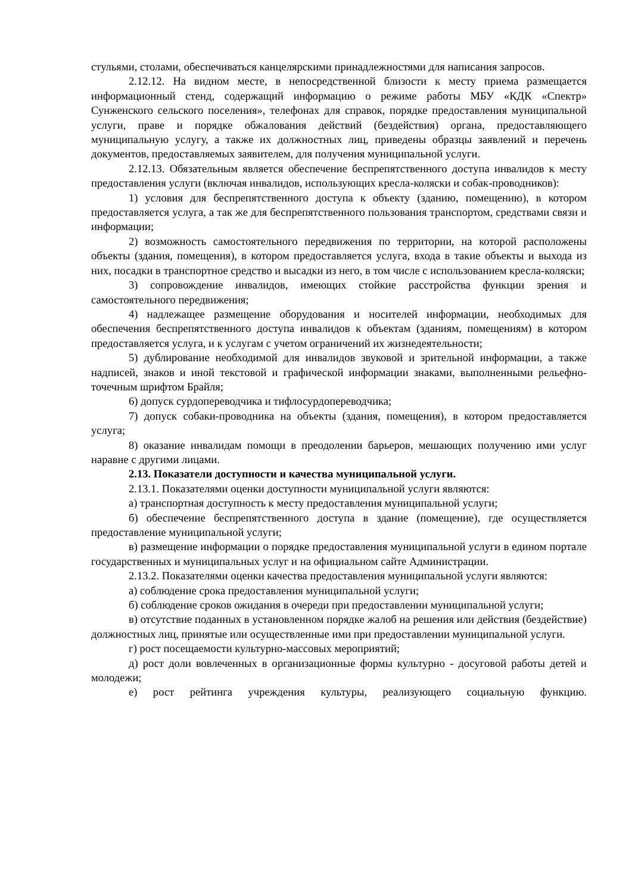стульями, столами, обеспечиваться канцелярскими принадлежностями для написания запросов.
2.12.12. На видном месте, в непосредственной близости к месту приема размещается информационный стенд, содержащий информацию о режиме работы МБУ «КДК «Спектр» Сунженского сельского поселения», телефонах для справок, порядке предоставления муниципальной услуги, праве и порядке обжалования действий (бездействия) органа, предоставляющего муниципальную услугу, а также их должностных лиц, приведены образцы заявлений и перечень документов, предоставляемых заявителем, для получения муниципальной услуги.
2.12.13. Обязательным является обеспечение беспрепятственного доступа инвалидов к месту предоставления услуги (включая инвалидов, использующих кресла-коляски и собак-проводников):
1) условия для беспрепятственного доступа к объекту (зданию, помещению), в котором предоставляется услуга, а так же для беспрепятственного пользования транспортом, средствами связи и информации;
2) возможность самостоятельного передвижения по территории, на которой расположены объекты (здания, помещения), в котором предоставляется услуга, входа в такие объекты и выхода из них, посадки в транспортное средство и высадки из него, в том числе с использованием кресла-коляски;
3) сопровождение инвалидов, имеющих стойкие расстройства функции зрения и самостоятельного передвижения;
4) надлежащее размещение оборудования и носителей информации, необходимых для обеспечения беспрепятственного доступа инвалидов к объектам (зданиям, помещениям) в котором предоставляется услуга, и к услугам с учетом ограничений их жизнедеятельности;
5) дублирование необходимой для инвалидов звуковой и зрительной информации, а также надписей, знаков и иной текстовой и графической информации знаками, выполненными рельефно-точечным шрифтом Брайля;
6) допуск сурдопереводчика и тифлосурдопереводчика;
7) допуск собаки-проводника на объекты (здания, помещения), в котором предоставляется услуга;
8) оказание инвалидам помощи в преодолении барьеров, мешающих получению ими услуг наравне с другими лицами.
2.13. Показатели доступности и качества муниципальной услуги.
2.13.1. Показателями оценки доступности муниципальной услуги являются:
а) транспортная доступность к месту предоставления муниципальной услуги;
б) обеспечение беспрепятственного доступа в здание (помещение), где осуществляется предоставление муниципальной услуги;
в) размещение информации о порядке предоставления муниципальной услуги в едином портале государственных и муниципальных услуг и на официальном сайте Администрации.
2.13.2. Показателями оценки качества предоставления муниципальной услуги являются:
а) соблюдение срока предоставления муниципальной услуги;
б) соблюдение сроков ожидания в очереди при предоставлении муниципальной услуги;
в) отсутствие поданных в установленном порядке жалоб на решения или действия (бездействие) должностных лиц, принятые или осуществленные ими при предоставлении муниципальной услуги.
г) рост посещаемости культурно-массовых мероприятий;
д) рост доли вовлеченных в организационные формы культурно - досуговой работы детей и молодежи;
е) рост рейтинга учреждения культуры, реализующего социальную функцию.